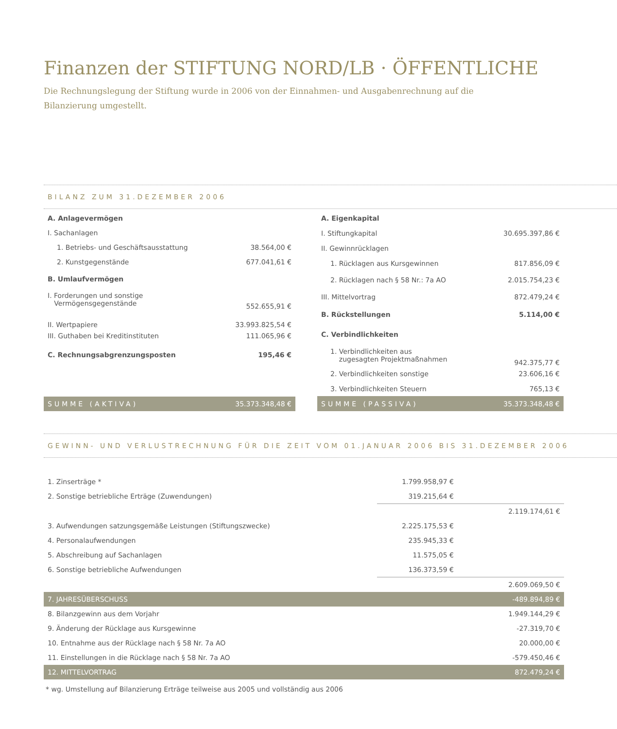Finanzen der STIFTUNG NORD/LB · ÖFFENTLICHE
Die Rechnungslegung der Stiftung wurde in 2006 von der Einnahmen- und Ausgabenrechnung auf die
Bilanzierung umgestellt.
BILANZ ZUM 31.DEZEMBER 2006
| A. Anlagevermögen | |
| I. Sachanlagen | |
| 1. Betriebs- und Geschäftsausstattung | 38.564,00 € |
| 2. Kunstgegenstände | 677.041,61 € |
| B. Umlaufvermögen | |
| I. Forderungen und sonstige Vermögensgegenstände | 552.655,91 € |
| II. Wertpapiere | 33.993.825,54 € |
| III. Guthaben bei Kreditinstituten | 111.065,96 € |
| C. Rechnungsabgrenzungsposten | 195,46 € |
| SUMME (AKTIVA) | 35.373.348,48 € |
| A. Eigenkapital | |
| I. Stiftungkapital | 30.695.397,86 € |
| II. Gewinnrücklagen | |
| 1. Rücklagen aus Kursgewinnen | 817.856,09 € |
| 2. Rücklagen nach § 58 Nr.: 7a AO | 2.015.754,23 € |
| III. Mittelvortrag | 872.479,24 € |
| B. Rückstellungen | 5.114,00 € |
| C. Verbindlichkeiten | |
| 1. Verbindlichkeiten aus zugesagten Projektmaßnahmen | 942.375,77 € |
| 2. Verbindlichkeiten sonstige | 23.606,16 € |
| 3. Verbindlichkeiten Steuern | 765,13 € |
| SUMME (PASSIVA) | 35.373.348,48 € |
GEWINN- UND VERLUSTRECHNUNG FÜR DIE ZEIT VOM 01.JANUAR 2006 BIS 31.DEZEMBER 2006
| 1. Zinserträge * | 1.799.958,97 € | |
| 2. Sonstige betriebliche Erträge (Zuwendungen) | 319.215,64 € | |
| | | 2.119.174,61 € |
| 3. Aufwendungen satzungsgemäße Leistungen (Stiftungszwecke) | 2.225.175,53 € | |
| 4. Personalaufwendungen | 235.945,33 € | |
| 5. Abschreibung auf Sachanlagen | 11.575,05 € | |
| 6. Sonstige betriebliche Aufwendungen | 136.373,59 € | |
| | | 2.609.069,50 € |
| 7. JAHRESÜBERSCHUSS | | -489.894,89 € |
| 8. Bilanzgewinn aus dem Vorjahr | | 1.949.144,29 € |
| 9. Änderung der Rücklage aus Kursgewinne | | -27.319,70 € |
| 10. Entnahme aus der Rücklage nach § 58 Nr. 7a AO | | 20.000,00 € |
| 11. Einstellungen in die Rücklage nach § 58 Nr. 7a AO | | -579.450,46 € |
| 12. MITTELVORTRAG | | 872.479,24 € |
* wg. Umstellung auf Bilanzierung Erträge teilweise aus 2005 und vollständig aus 2006